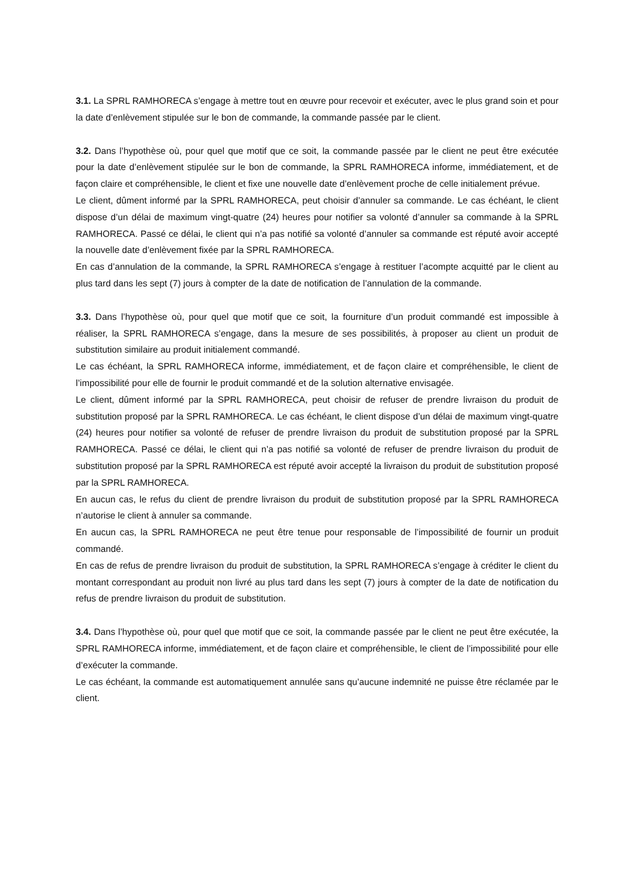3.1. La SPRL RAMHORECA s’engage à mettre tout en œuvre pour recevoir et exécuter, avec le plus grand soin et pour la date d’enlèvement stipulée sur le bon de commande, la commande passée par le client.
3.2. Dans l’hypothèse où, pour quel que motif que ce soit, la commande passée par le client ne peut être exécutée pour la date d’enlèvement stipulée sur le bon de commande, la SPRL RAMHORECA informe, immédiatement, et de façon claire et compréhensible, le client et fixe une nouvelle date d’enlèvement proche de celle initialement prévue.
Le client, dûment informé par la SPRL RAMHORECA, peut choisir d’annuler sa commande. Le cas échéant, le client dispose d’un délai de maximum vingt-quatre (24) heures pour notifier sa volonté d’annuler sa commande à la SPRL RAMHORECA. Passé ce délai, le client qui n’a pas notifié sa volonté d’annuler sa commande est réputé avoir accepté la nouvelle date d’enlèvement fixée par la SPRL RAMHORECA.
En cas d’annulation de la commande, la SPRL RAMHORECA s’engage à restituer l’acompte acquitté par le client au plus tard dans les sept (7) jours à compter de la date de notification de l’annulation de la commande.
3.3. Dans l’hypothèse où, pour quel que motif que ce soit, la fourniture d’un produit commandé est impossible à réaliser, la SPRL RAMHORECA s’engage, dans la mesure de ses possibilités, à proposer au client un produit de substitution similaire au produit initialement commandé.
Le cas échéant, la SPRL RAMHORECA informe, immédiatement, et de façon claire et compréhensible, le client de l’impossibilité pour elle de fournir le produit commandé et de la solution alternative envisagée.
Le client, dûment informé par la SPRL RAMHORECA, peut choisir de refuser de prendre livraison du produit de substitution proposé par la SPRL RAMHORECA. Le cas échéant, le client dispose d’un délai de maximum vingt-quatre (24) heures pour notifier sa volonté de refuser de prendre livraison du produit de substitution proposé par la SPRL RAMHORECA. Passé ce délai, le client qui n’a pas notifié sa volonté de refuser de prendre livraison du produit de substitution proposé par la SPRL RAMHORECA est réputé avoir accepté la livraison du produit de substitution proposé par la SPRL RAMHORECA.
En aucun cas, le refus du client de prendre livraison du produit de substitution proposé par la SPRL RAMHORECA n’autorise le client à annuler sa commande.
En aucun cas, la SPRL RAMHORECA ne peut être tenue pour responsable de l’impossibilité de fournir un produit commandé.
En cas de refus de prendre livraison du produit de substitution, la SPRL RAMHORECA s’engage à créditer le client du montant correspondant au produit non livré au plus tard dans les sept (7) jours à compter de la date de notification du refus de prendre livraison du produit de substitution.
3.4. Dans l’hypothèse où, pour quel que motif que ce soit, la commande passée par le client ne peut être exécutée, la SPRL RAMHORECA informe, immédiatement, et de façon claire et compréhensible, le client de l’impossibilité pour elle d’exécuter la commande.
Le cas échéant, la commande est automatiquement annulée sans qu’aucune indemnité ne puisse être réclamée par le client.